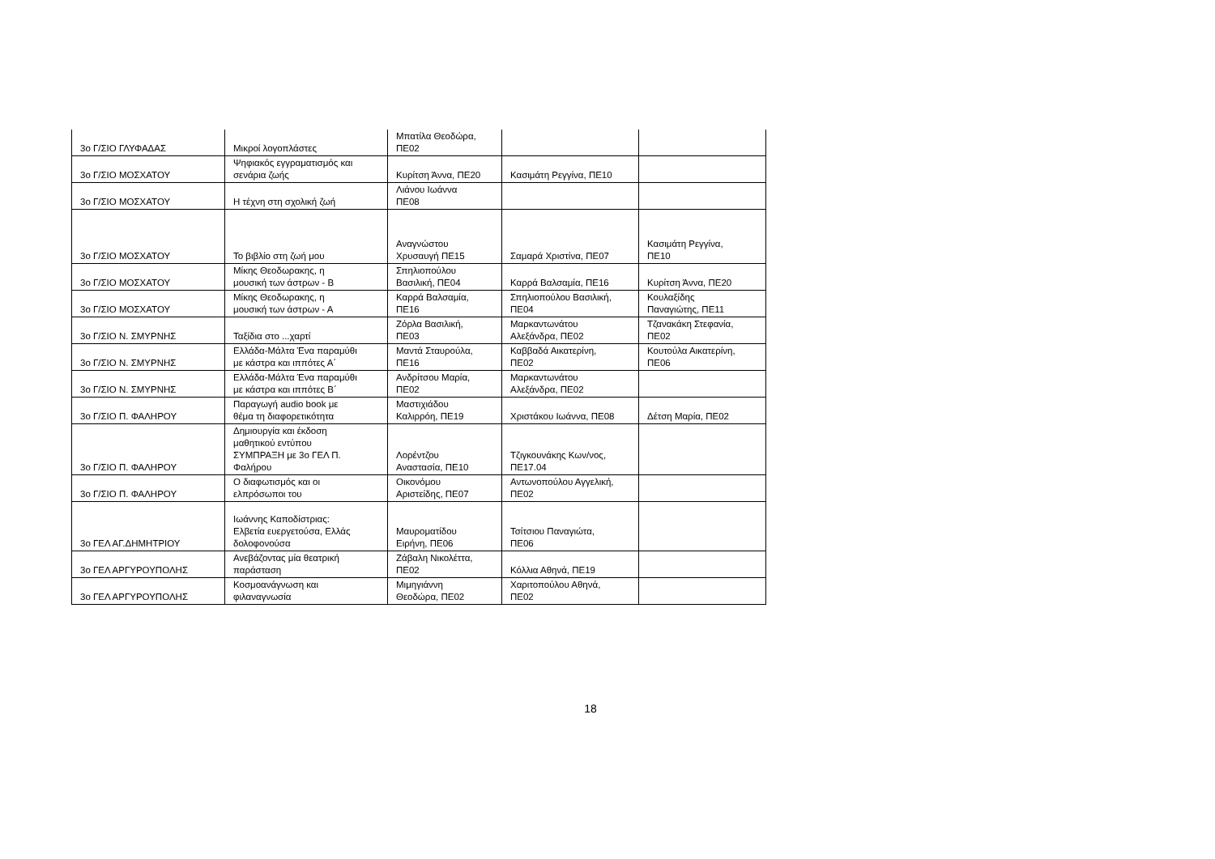| 3ο Γ/ΣΙΟ ΓΛΥΦΑΔΑΣ | Μικροί λογοπλάστες | Μπατίλα Θεοδώρα, ΠΕ02 | | |
| 3ο Γ/ΣΙΟ ΜΟΣΧΑΤΟΥ | Ψηφιακός εγγραματισμός και σενάρια ζωής | Κυρίτση Άννα, ΠΕ20 | Κασιμάτη Ρεγγίνα, ΠΕ10 | |
| 3ο Γ/ΣΙΟ ΜΟΣΧΑΤΟΥ | Η τέχνη στη σχολική ζωή | Λιάνου Ιωάννα ΠΕ08 | | |
| 3ο Γ/ΣΙΟ ΜΟΣΧΑΤΟΥ | Το βιβλίο στη ζωή μου | Αναγνώστου Χρυσαυγή ΠΕ15 | Σαμαρά Χριστίνα, ΠΕ07 | Κασιμάτη Ρεγγίνα, ΠΕ10 |
| 3ο Γ/ΣΙΟ ΜΟΣΧΑΤΟΥ | Μίκης Θεοδωρακης, η μουσική των άστρων - Β | Σπηλιοπούλου Βασιλική, ΠΕ04 | Καρρά Βαλσαμία, ΠΕ16 | Κυρίτση Άννα, ΠΕ20 |
| 3ο Γ/ΣΙΟ ΜΟΣΧΑΤΟΥ | Μίκης Θεοδωρακης, η μουσική των άστρων - Α | Καρρά Βαλσαμία, ΠΕ16 | Σπηλιοπούλου Βασιλική, ΠΕ04 | Κουλαξίδης Παναγιώτης, ΠΕ11 |
| 3ο Γ/ΣΙΟ Ν. ΣΜΥΡΝΗΣ | Ταξίδια στο ...χαρτί | Ζόρλα Βασιλική, ΠΕ03 | Μαρκαντωνάτου Αλεξάνδρα, ΠΕ02 | Τζανακάκη Στεφανία, ΠΕ02 |
| 3ο Γ/ΣΙΟ Ν. ΣΜΥΡΝΗΣ | Ελλάδα-Μάλτα Ένα παραμύθι με κάστρα και ιππότες Α΄ | Μαντά Σταυρούλα, ΠΕ16 | Καββαδά Αικατερίνη, ΠΕ02 | Κουτούλα Αικατερίνη, ΠΕ06 |
| 3ο Γ/ΣΙΟ Ν. ΣΜΥΡΝΗΣ | Ελλάδα-Μάλτα Ένα παραμύθι με κάστρα και ιππότες Β΄ | Ανδρίτσου Μαρία, ΠΕ02 | Μαρκαντωνάτου Αλεξάνδρα, ΠΕ02 | |
| 3ο Γ/ΣΙΟ Π. ΦΑΛΗΡΟΥ | Παραγωγή audio book με θέμα τη διαφορετικότητα | Μαστιχιάδου Καλιρρόη, ΠΕ19 | Χριστάκου Ιωάννα, ΠΕ08 | Δέτση Μαρία, ΠΕ02 |
| 3ο Γ/ΣΙΟ Π. ΦΑΛΗΡΟΥ | Δημιουργία και έκδοση μαθητικού εντύπου ΣΥΜΠΡΑΞΗ με 3ο ΓΕΛ Π. Φαλήρου | Λορέντζου Αναστασία, ΠΕ10 | Τζιγκουνάκης Κων/νος, ΠΕ17.04 | |
| 3ο Γ/ΣΙΟ Π. ΦΑΛΗΡΟΥ | Ο διαφωτισμός και οι ελπρόσωποι του | Οικονόμου Αριστείδης, ΠΕ07 | Αντωνοπούλου Αγγελική, ΠΕ02 | |
| 3ο ΓΕΛ ΑΓ.ΔΗΜΗΤΡΙΟΥ | Ιωάννης Καποδίστριας: Ελβετία ευεργετούσα, Ελλάς δολοφονούσα | Μαυροματίδου Ειρήνη, ΠΕ06 | Τσίτσιου Παναγιώτα, ΠΕ06 | |
| 3ο ΓΕΛ ΑΡΓΥΡΟΥΠΟΛΗΣ | Ανεβάζοντας μία θεατρική παράσταση | Ζάβαλη Νικολέττα, ΠΕ02 | Κόλλια Αθηνά, ΠΕ19 | |
| 3ο ΓΕΛ ΑΡΓΥΡΟΥΠΟΛΗΣ | Κοσμοανάγνωση και φιλαναγνωσία | Μιμηγιάννη Θεοδώρα, ΠΕ02 | Χαριτοπούλου Αθηνά, ΠΕ02 | |
18